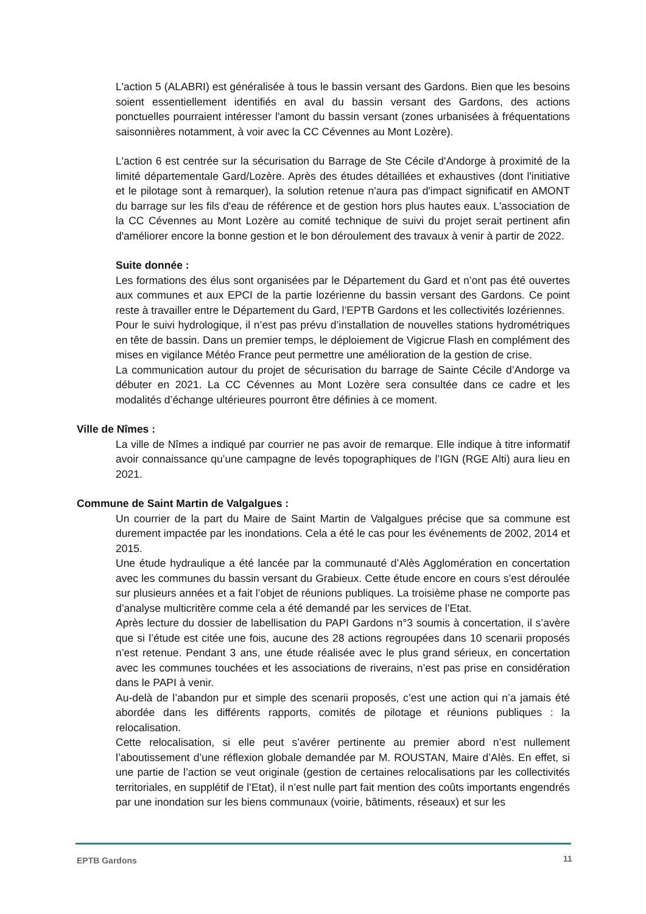L'action 5 (ALABRI) est généralisée à tous le bassin versant des Gardons. Bien que les besoins soient essentiellement identifiés en aval du bassin versant des Gardons, des actions ponctuelles pourraient intéresser l'amont du bassin versant (zones urbanisées à fréquentations saisonnières notamment, à voir avec la CC Cévennes au Mont Lozère).
L'action 6 est centrée sur la sécurisation du Barrage de Ste Cécile d'Andorge à proximité de la limité départementale Gard/Lozère. Après des études détaillées et exhaustives (dont l'initiative et le pilotage sont à remarquer), la solution retenue n'aura pas d'impact significatif en AMONT du barrage sur les fils d'eau de référence et de gestion hors plus hautes eaux. L'association de la CC Cévennes au Mont Lozère au comité technique de suivi du projet serait pertinent afin d'améliorer encore la bonne gestion et le bon déroulement des travaux à venir à partir de 2022.
Suite donnée :
Les formations des élus sont organisées par le Département du Gard et n’ont pas été ouvertes aux communes et aux EPCI de la partie lozérienne du bassin versant des Gardons. Ce point reste à travailler entre le Département du Gard, l’EPTB Gardons et les collectivités lozériennes.
Pour le suivi hydrologique, il n’est pas prévu d’installation de nouvelles stations hydrométriques en tête de bassin. Dans un premier temps, le déploiement de Vigicrue Flash en complément des mises en vigilance Météo France peut permettre une amélioration de la gestion de crise.
La communication autour du projet de sécurisation du barrage de Sainte Cécile d’Andorge va débuter en 2021. La CC Cévennes au Mont Lozère sera consultée dans ce cadre et les modalités d’échange ultérieures pourront être définies à ce moment.
Ville de Nîmes :
La ville de Nîmes a indiqué par courrier ne pas avoir de remarque. Elle indique à titre informatif avoir connaissance qu’une campagne de levés topographiques de l’IGN (RGE Alti) aura lieu en 2021.
Commune de Saint Martin de Valgalgues :
Un courrier de la part du Maire de Saint Martin de Valgalgues précise que sa commune est durement impactée par les inondations. Cela a été le cas pour les événements de 2002, 2014 et 2015.
Une étude hydraulique a été lancée par la communauté d’Alès Agglomération en concertation avec les communes du bassin versant du Grabieux. Cette étude encore en cours s’est déroulée sur plusieurs années et a fait l’objet de réunions publiques. La troisième phase ne comporte pas d’analyse multicritère comme cela a été demandé par les services de l’Etat.
Après lecture du dossier de labellisation du PAPI Gardons n°3 soumis à concertation, il s’avère que si l’étude est citée une fois, aucune des 28 actions regroupées dans 10 scenarii proposés n’est retenue. Pendant 3 ans, une étude réalisée avec le plus grand sérieux, en concertation avec les communes touchées et les associations de riverains, n’est pas prise en considération dans le PAPI à venir.
Au-delà de l’abandon pur et simple des scenarii proposés, c’est une action qui n’a jamais été abordée dans les différents rapports, comités de pilotage et réunions publiques : la relocalisation.
Cette relocalisation, si elle peut s’avérer pertinente au premier abord n’est nullement l’aboutissement d’une réflexion globale demandée par M. ROUSTAN, Maire d’Alès. En effet, si une partie de l’action se veut originale (gestion de certaines relocalisations par les collectivités territoriales, en supplétif de l’Etat), il n’est nulle part fait mention des coûts importants engendrés par une inondation sur les biens communaux (voirie, bâtiments, réseaux) et sur les
EPTB Gardons 11